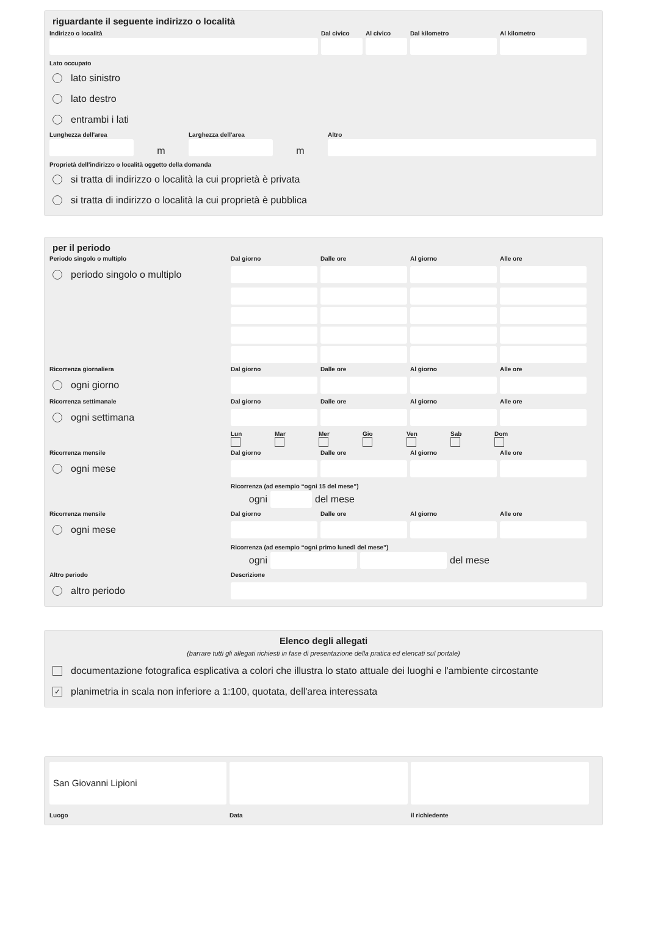riguardante il seguente indirizzo o località
Indirizzo o località
Dal civico
Al civico
Dal kilometro
Al kilometro
Lato occupato
lato sinistro
lato destro
entrambi i lati
Lunghezza dell'area
m
Larghezza dell'area
m
Altro
Proprietà dell'indirizzo o località oggetto della domanda
si tratta di indirizzo o località la cui proprietà è privata
si tratta di indirizzo o località la cui proprietà è pubblica
per il periodo
Periodo singolo o multiplo
Dal giorno
Dalle ore
Al giorno
Alle ore
periodo singolo o multiplo
Ricorrenza giornaliera
Dal giorno
Dalle ore
Al giorno
Alle ore
ogni giorno
Ricorrenza settimanale
Dal giorno
Dalle ore
Al giorno
Alle ore
ogni settimana
Lun Mar Mer Gio Ven Sab Dom
Ricorrenza mensile
Dal giorno
Dalle ore
Al giorno
Alle ore
ogni mese
Ricorrenza (ad esempio “ogni 15 del mese”)
ogni del mese
Ricorrenza mensile
Dal giorno
Dalle ore
Al giorno
Alle ore
ogni mese
Ricorrenza (ad esempio “ogni primo lunedì del mese”)
ogni del mese
Altro periodo
Descrizione
altro periodo
Elenco degli allegati
(barrare tutti gli allegati richiesti in fase di presentazione della pratica ed elencati sul portale)
documentazione fotografica esplicativa a colori che illustra lo stato attuale dei luoghi e l'ambiente circostante
✓ planimetria in scala non inferiore a 1:100, quotata, dell'area interessata
San Giovanni Lipioni
Luogo
Data
il richiedente